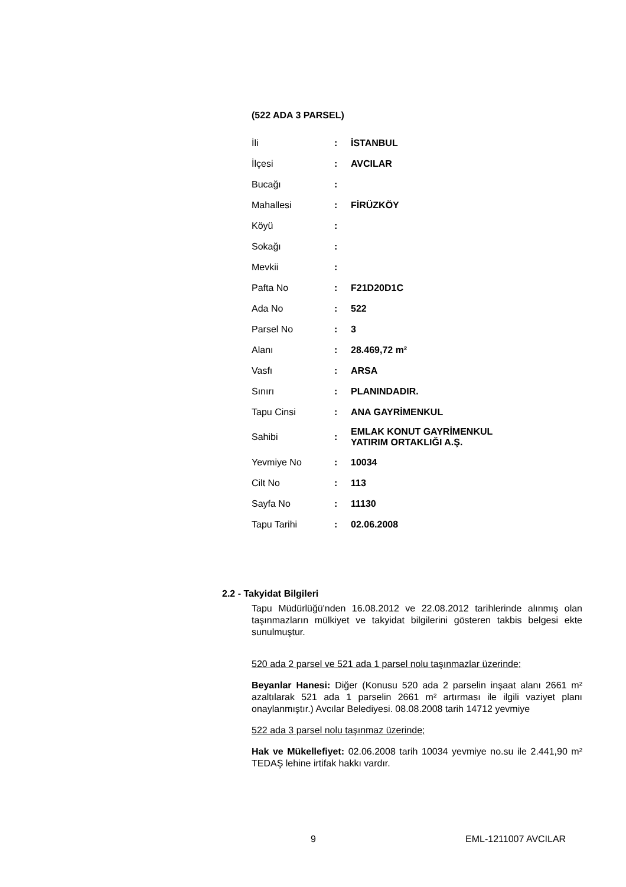(522 ADA 3 PARSEL)
| İli | : | İSTANBUL |
| İlçesi | : | AVCILAR |
| Bucağı | : | |
| Mahallesi | : | FİRÜZKÖY |
| Köyü | : | |
| Sokağı | : | |
| Mevkii | : | |
| Pafta No | : | F21D20D1C |
| Ada No | : | 522 |
| Parsel No | : | 3 |
| Alanı | : | 28.469,72 m² |
| Vasfı | : | ARSA |
| Sınırı | : | PLANINDADIR. |
| Tapu Cinsi | : | ANA GAYRİMENKUL |
| Sahibi | : | EMLAK KONUT GAYRİMENKUL YATIRIM ORTAKLIĞI A.Ş. |
| Yevmiye No | : | 10034 |
| Cilt No | : | 113 |
| Sayfa No | : | 11130 |
| Tapu Tarihi | : | 02.06.2008 |
2.2 - Takyidat Bilgileri
Tapu Müdürlüğü'nden 16.08.2012 ve 22.08.2012 tarihlerinde alınmış olan taşınmazların mülkiyet ve takyidat bilgilerini gösteren takbis belgesi ekte sunulmuştur.
520 ada 2 parsel ve 521 ada 1 parsel nolu taşınmazlar üzerinde;
Beyanlar Hanesi: Diğer (Konusu 520 ada 2 parselin inşaat alanı 2661 m² azaltılarak 521 ada 1 parselin 2661 m² artırması ile ilgili vaziyet planı onaylanmıştır.) Avcılar Belediyesi. 08.08.2008 tarih 14712 yevmiye
522 ada 3 parsel nolu taşınmaz üzerinde;
Hak ve Mükellefiyet: 02.06.2008 tarih 10034 yevmiye no.su ile 2.441,90 m² TEDAŞ lehine irtifak hakkı vardır.
9 EML-1211007 AVCILAR